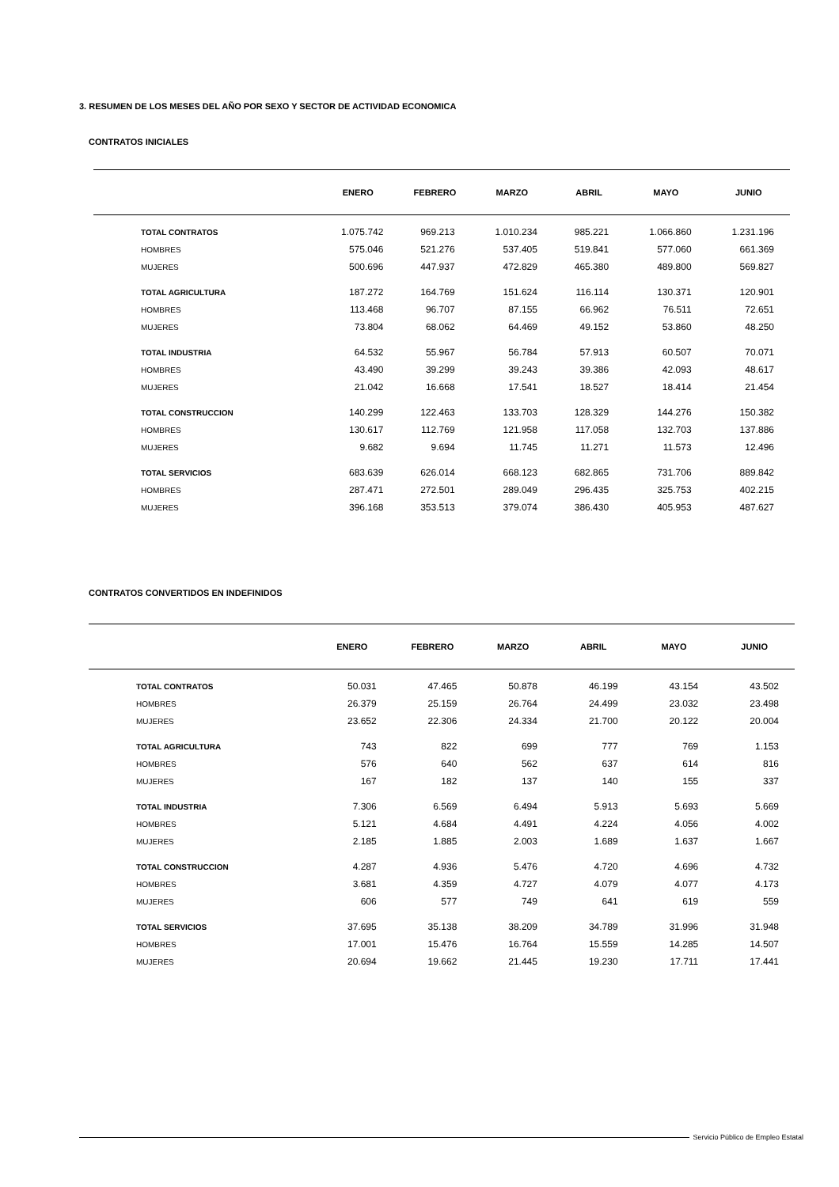3. RESUMEN DE LOS MESES DEL AÑO POR SEXO Y SECTOR DE ACTIVIDAD ECONOMICA
CONTRATOS INICIALES
| | ENERO | FEBRERO | MARZO | ABRIL | MAYO | JUNIO |
| --- | --- | --- | --- | --- | --- | --- |
| TOTAL CONTRATOS | 1.075.742 | 969.213 | 1.010.234 | 985.221 | 1.066.860 | 1.231.196 |
| HOMBRES | 575.046 | 521.276 | 537.405 | 519.841 | 577.060 | 661.369 |
| MUJERES | 500.696 | 447.937 | 472.829 | 465.380 | 489.800 | 569.827 |
| TOTAL AGRICULTURA | 187.272 | 164.769 | 151.624 | 116.114 | 130.371 | 120.901 |
| HOMBRES | 113.468 | 96.707 | 87.155 | 66.962 | 76.511 | 72.651 |
| MUJERES | 73.804 | 68.062 | 64.469 | 49.152 | 53.860 | 48.250 |
| TOTAL INDUSTRIA | 64.532 | 55.967 | 56.784 | 57.913 | 60.507 | 70.071 |
| HOMBRES | 43.490 | 39.299 | 39.243 | 39.386 | 42.093 | 48.617 |
| MUJERES | 21.042 | 16.668 | 17.541 | 18.527 | 18.414 | 21.454 |
| TOTAL CONSTRUCCION | 140.299 | 122.463 | 133.703 | 128.329 | 144.276 | 150.382 |
| HOMBRES | 130.617 | 112.769 | 121.958 | 117.058 | 132.703 | 137.886 |
| MUJERES | 9.682 | 9.694 | 11.745 | 11.271 | 11.573 | 12.496 |
| TOTAL SERVICIOS | 683.639 | 626.014 | 668.123 | 682.865 | 731.706 | 889.842 |
| HOMBRES | 287.471 | 272.501 | 289.049 | 296.435 | 325.753 | 402.215 |
| MUJERES | 396.168 | 353.513 | 379.074 | 386.430 | 405.953 | 487.627 |
CONTRATOS CONVERTIDOS EN INDEFINIDOS
| | ENERO | FEBRERO | MARZO | ABRIL | MAYO | JUNIO |
| --- | --- | --- | --- | --- | --- | --- |
| TOTAL CONTRATOS | 50.031 | 47.465 | 50.878 | 46.199 | 43.154 | 43.502 |
| HOMBRES | 26.379 | 25.159 | 26.764 | 24.499 | 23.032 | 23.498 |
| MUJERES | 23.652 | 22.306 | 24.334 | 21.700 | 20.122 | 20.004 |
| TOTAL AGRICULTURA | 743 | 822 | 699 | 777 | 769 | 1.153 |
| HOMBRES | 576 | 640 | 562 | 637 | 614 | 816 |
| MUJERES | 167 | 182 | 137 | 140 | 155 | 337 |
| TOTAL INDUSTRIA | 7.306 | 6.569 | 6.494 | 5.913 | 5.693 | 5.669 |
| HOMBRES | 5.121 | 4.684 | 4.491 | 4.224 | 4.056 | 4.002 |
| MUJERES | 2.185 | 1.885 | 2.003 | 1.689 | 1.637 | 1.667 |
| TOTAL CONSTRUCCION | 4.287 | 4.936 | 5.476 | 4.720 | 4.696 | 4.732 |
| HOMBRES | 3.681 | 4.359 | 4.727 | 4.079 | 4.077 | 4.173 |
| MUJERES | 606 | 577 | 749 | 641 | 619 | 559 |
| TOTAL SERVICIOS | 37.695 | 35.138 | 38.209 | 34.789 | 31.996 | 31.948 |
| HOMBRES | 17.001 | 15.476 | 16.764 | 15.559 | 14.285 | 14.507 |
| MUJERES | 20.694 | 19.662 | 21.445 | 19.230 | 17.711 | 17.441 |
Servicio Público de Empleo Estatal